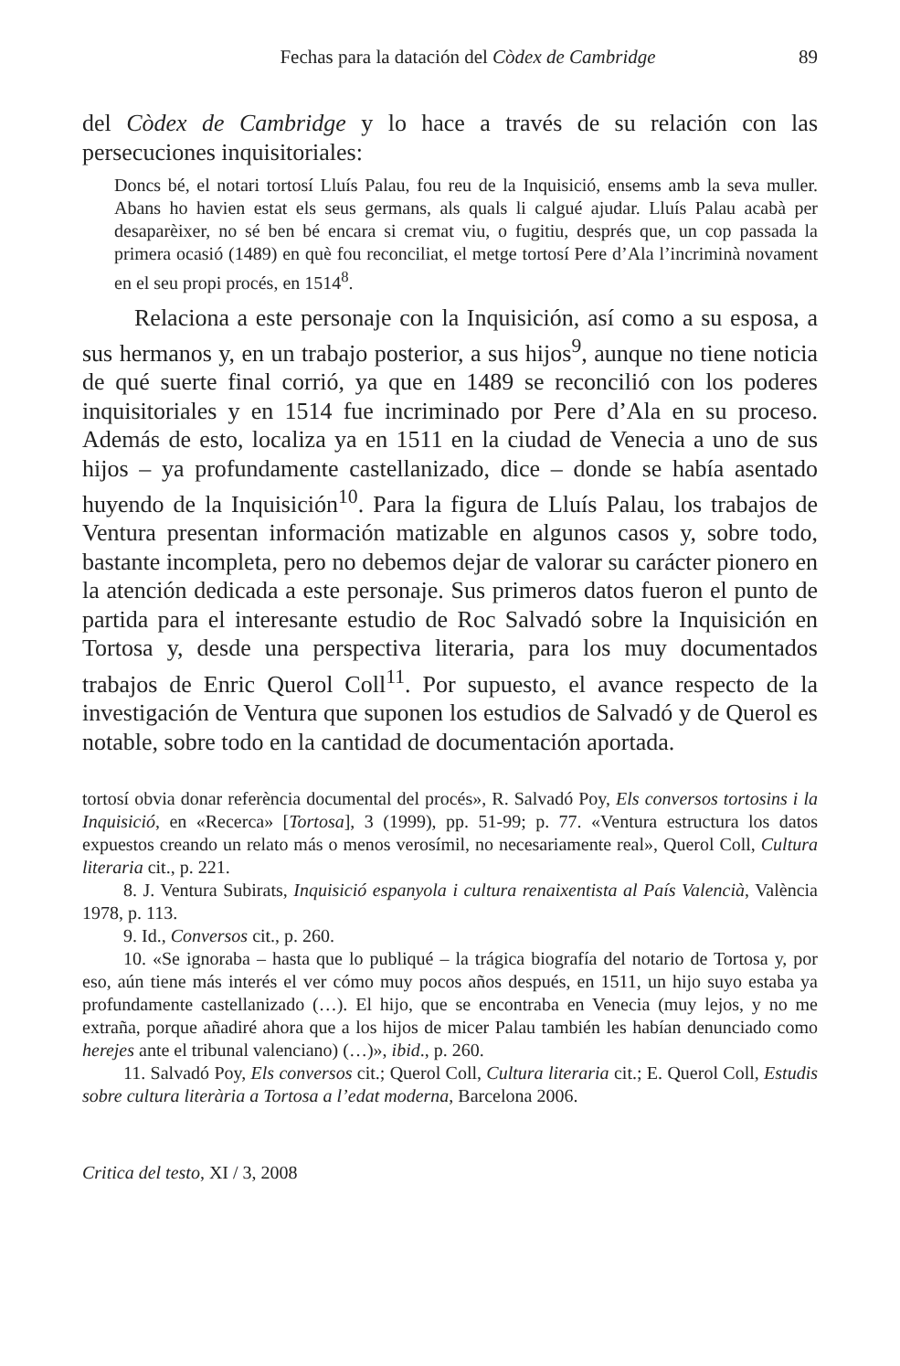Fechas para la datación del Còdex de Cambridge 89
del Còdex de Cambridge y lo hace a través de su relación con las persecuciones inquisitoriales:
Doncs bé, el notari tortosí Lluís Palau, fou reu de la Inquisició, ensems amb la seva muller. Abans ho havien estat els seus germans, als quals li calgué ajudar. Lluís Palau acabà per desaparèixer, no sé ben bé encara si cremat viu, o fugitiu, després que, un cop passada la primera ocasió (1489) en què fou reconciliat, el metge tortosí Pere d’Ala l’incriminà novament en el seu propi procés, en 1514<sup>8</sup>.
Relaciona a este personaje con la Inquisición, así como a su esposa, a sus hermanos y, en un trabajo posterior, a sus hijos<sup>9</sup>, aunque no tiene noticia de qué suerte final corrió, ya que en 1489 se reconcilió con los poderes inquisitoriales y en 1514 fue incriminado por Pere d’Ala en su proceso. Además de esto, localiza ya en 1511 en la ciudad de Venecia a uno de sus hijos – ya profundamente castellanizado, dice – donde se había asentado huyendo de la Inquisición<sup>10</sup>. Para la figura de Lluís Palau, los trabajos de Ventura presentan información matizable en algunos casos y, sobre todo, bastante incompleta, pero no debemos dejar de valorar su carácter pionero en la atención dedicada a este personaje. Sus primeros datos fueron el punto de partida para el interesante estudio de Roc Salvadó sobre la Inquisición en Tortosa y, desde una perspectiva literaria, para los muy documentados trabajos de Enric Querol Coll<sup>11</sup>. Por supuesto, el avance respecto de la investigación de Ventura que suponen los estudios de Salvadó y de Querol es notable, sobre todo en la cantidad de documentación aportada.
tortosí obvia donar referència documental del procés», R. Salvadó Poy, Els conversos tortosins i la Inquisició, en «Recerca» [Tortosa], 3 (1999), pp. 51-99; p. 77. «Ventura estructura los datos expuestos creando un relato más o menos verosímil, no necesariamente real», Querol Coll, Cultura literaria cit., p. 221.
8. J. Ventura Subirats, Inquisició espanyola i cultura renaixentista al País Valencià, València 1978, p. 113.
9. Id., Conversos cit., p. 260.
10. «Se ignoraba – hasta que lo publiqué – la trágica biografía del notario de Tortosa y, por eso, aún tiene más interés el ver cómo muy pocos años después, en 1511, un hijo suyo estaba ya profundamente castellanizado (…). El hijo, que se encontraba en Venecia (muy lejos, y no me extraña, porque añadiré ahora que a los hijos de micer Palau también les habían denunciado como herejes ante el tribunal valenciano) (…)», ibid., p. 260.
11. Salvadó Poy, Els conversos cit.; Querol Coll, Cultura literaria cit.; E. Querol Coll, Estudis sobre cultura literària a Tortosa a l’edat moderna, Barcelona 2006.
Critica del testo, XI / 3, 2008